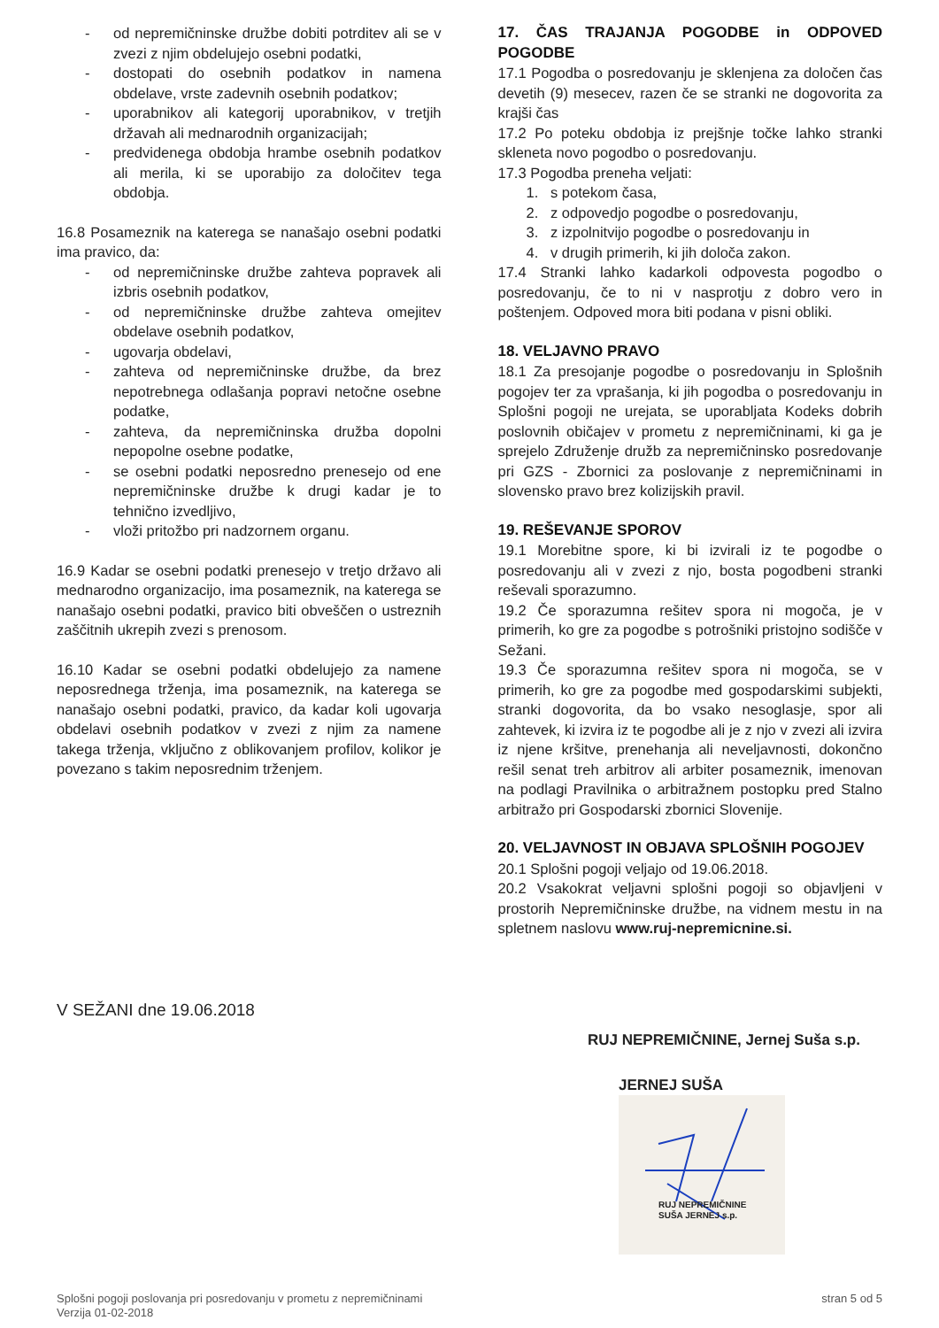- od nepremičninske družbe dobiti potrditev ali se v zvezi z njim obdelujejo osebni podatki,
- dostopati do osebnih podatkov in namena obdelave, vrste zadevnih osebnih podatkov;
- uporabnikov ali kategorij uporabnikov, v tretjih državah ali mednarodnih organizacijah;
- predvidenega obdobja hrambe osebnih podatkov ali merila, ki se uporabijo za določitev tega obdobja.
16.8 Posameznik na katerega se nanašajo osebni podatki ima pravico, da:
- od nepremičninske družbe zahteva popravek ali izbris osebnih podatkov,
- od nepremičninske družbe zahteva omejitev obdelave osebnih podatkov,
- ugovarja obdelavi,
- zahteva od nepremičninske družbe, da brez nepotrebnega odlašanja popravi netočne osebne podatke,
- zahteva, da nepremičninska družba dopolni nepopolne osebne podatke,
- se osebni podatki neposredno prenesejo od ene nepremičninske družbe k drugi kadar je to tehnično izvedljivo,
- vloži pritožbo pri nadzornem organu.
16.9 Kadar se osebni podatki prenesejo v tretjo državo ali mednarodno organizacijo, ima posameznik, na katerega se nanašajo osebni podatki, pravico biti obveščen o ustreznih zaščitnih ukrepih zvezi s prenosom.
16.10 Kadar se osebni podatki obdelujejo za namene neposrednega trženja, ima posameznik, na katerega se nanašajo osebni podatki, pravico, da kadar koli ugovarja obdelavi osebnih podatkov v zvezi z njim za namene takega trženja, vključno z oblikovanjem profilov, kolikor je povezano s takim neposrednim trženjem.
17. ČAS TRAJANJA POGODBE in ODPOVED POGODBE
17.1 Pogodba o posredovanju je sklenjena za določen čas devetih (9) mesecev, razen če se stranki ne dogovorita za krajši čas
17.2 Po poteku obdobja iz prejšnje točke lahko stranki skleneta novo pogodbo o posredovanju.
17.3 Pogodba preneha veljati:
1. s potekom časa,
2. z odpovedjo pogodbe o posredovanju,
3. z izpolnitvijo pogodbe o posredovanju in
4. v drugih primerih, ki jih določa zakon.
17.4 Stranki lahko kadarkoli odpovesta pogodbo o posredovanju, če to ni v nasprotju z dobro vero in poštenjem. Odpoved mora biti podana v pisni obliki.
18. VELJAVNO PRAVO
18.1 Za presojanje pogodbe o posredovanju in Splošnih pogojev ter za vprašanja, ki jih pogodba o posredovanju in Splošni pogoji ne urejata, se uporabljata Kodeks dobrih poslovnih običajev v prometu z nepremičninami, ki ga je sprejelo Združenje družb za nepremičninsko posredovanje pri GZS - Zbornici za poslovanje z nepremičninami in slovensko pravo brez kolizijskih pravil.
19. REŠEVANJE SPOROV
19.1 Morebitne spore, ki bi izvirali iz te pogodbe o posredovanju ali v zvezi z njo, bosta pogodbeni stranki reševali sporazumno.
19.2 Če sporazumna rešitev spora ni mogoča, je v primerih, ko gre za pogodbe s potrošniki pristojno sodišče v Sežani.
19.3 Če sporazumna rešitev spora ni mogoča, se v primerih, ko gre za pogodbe med gospodarskimi subjekti, stranki dogovorita, da bo vsako nesoglasje, spor ali zahtevek, ki izvira iz te pogodbe ali je z njo v zvezi ali izvira iz njene kršitve, prenehanja ali neveljavnosti, dokončno rešil senat treh arbitrov ali arbiter posameznik, imenovan na podlagi Pravilnika o arbitražnem postopku pred Stalno arbitražo pri Gospodarski zbornici Slovenije.
20. VELJAVNOST IN OBJAVA SPLOŠNIH POGOJEV
20.1 Splošni pogoji veljajo od 19.06.2018.
20.2 Vsakokrat veljavni splošni pogoji so objavljeni v prostorih Nepremičninske družbe, na vidnem mestu in na spletnem naslovu www.ruj-nepremicnine.si.
V SEŽANI dne 19.06.2018
RUJ NEPREMIČNINE, Jernej Suša s.p.
JERNEJ SUŠA
RUJ NEPREMIČNINE
SUŠA JERNEJ s.p.
Splošni pogoji poslovanja pri posredovanju v prometu z nepremičninami
Verzija 01-02-2018
stran 5 od 5